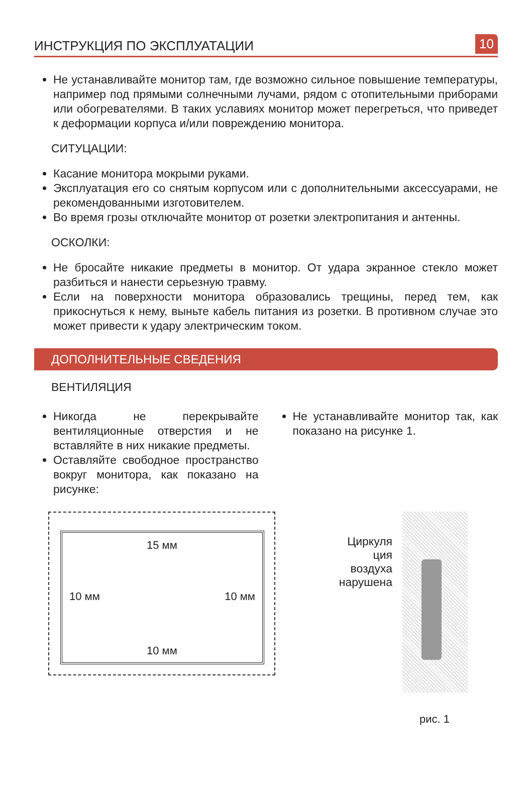ИНСТРУКЦИЯ ПО ЭКСПЛУАТАЦИИ
10
Не устанавливайте монитор там, где возможно сильное повышение температуры, например под прямыми солнечными лучами, рядом с отопительными приборами или обогревателями. В таких услaвиях монитор может перегреться, что приведет к деформации корпуса и/или повреждению монитора.
СИТУЦАЦИИ:
Касание монитора мокрыми руками.
Эксплуатация его со снятым корпусом или с дополнительными аксессуарами, не рекомендованными изготовителем.
Во время грозы отключайте монитор от розетки электропитания и антенны.
ОСКОЛКИ:
Не бросайте никакие предметы в монитор. От удара экранное стекло может разбиться и нанести серьезную травму.
Если на поверхности монитора образовались трещины, перед тем, как прикоснуться к нему, выньте кабель питания из розетки. В противном случае это может привести к удару электрическим током.
ДОПОЛНИТЕЛЬНЫЕ СВЕДЕНИЯ
ВЕНТИЛЯЦИЯ
Никогда не перекрывайте вентиляционные отверстия и не вставляйте в них никакие предметы.
Оставляйте свободное пространство вокруг монитора, как показано на рисунке:
Не устанавливайте монитор так, как показано на рисунке 1.
15 мм
10 мм 10 мм
10 мм
Циркуля
ция
воздуха
нарушена
рис. 1